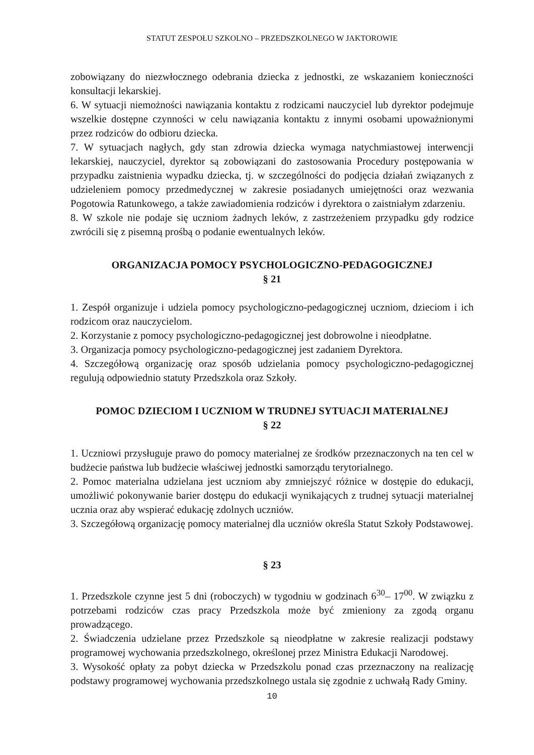STATUT ZESPOŁU SZKOLNO – PRZEDSZKOLNEGO W JAKTOROWIE
zobowiązany do niezwłocznego odebrania dziecka z jednostki, ze wskazaniem konieczności konsultacji lekarskiej.
6. W sytuacji niemożności nawiązania kontaktu z rodzicami nauczyciel lub dyrektor podejmuje wszelkie dostępne czynności w celu nawiązania kontaktu z innymi osobami upoważnionymi przez rodziców do odbioru dziecka.
7. W sytuacjach nagłych, gdy stan zdrowia dziecka wymaga natychmiastowej interwencji lekarskiej, nauczyciel, dyrektor są zobowiązani do zastosowania Procedury postępowania w przypadku zaistnienia wypadku dziecka, tj. w szczególności do podjęcia działań związanych z udzieleniem pomocy przedmedycznej w zakresie posiadanych umiejętności oraz wezwania Pogotowia Ratunkowego, a także zawiadomienia rodziców i dyrektora o zaistniałym zdarzeniu.
8. W szkole nie podaje się uczniom żadnych leków, z zastrzeżeniem przypadku gdy rodzice zwrócili się z pisemną prośbą o podanie ewentualnych leków.
ORGANIZACJA POMOCY PSYCHOLOGICZNO-PEDAGOGICZNEJ
§ 21
1. Zespół organizuje i udziela pomocy psychologiczno-pedagogicznej uczniom, dzieciom i ich rodzicom oraz nauczycielom.
2. Korzystanie z pomocy psychologiczno-pedagogicznej jest dobrowolne i nieodpłatne.
3. Organizacja pomocy psychologiczno-pedagogicznej jest zadaniem Dyrektora.
4. Szczegółową organizację oraz sposób udzielania pomocy psychologiczno-pedagogicznej regulują odpowiednio statuty Przedszkola oraz Szkoły.
POMOC DZIECIOM I UCZNIOM W TRUDNEJ SYTUACJI MATERIALNEJ
§ 22
1. Uczniowi przysługuje prawo do pomocy materialnej ze środków przeznaczonych na ten cel w budżecie państwa lub budżecie właściwej jednostki samorządu terytorialnego.
2. Pomoc materialna udzielana jest uczniom aby zmniejszyć różnice w dostępie do edukacji, umożliwić pokonywanie barier dostępu do edukacji wynikających z trudnej sytuacji materialnej ucznia oraz aby wspierać edukację zdolnych uczniów.
3. Szczegółową organizację pomocy materialnej dla uczniów określa Statut Szkoły Podstawowej.
§ 23
1. Przedszkole czynne jest 5 dni (roboczych) w tygodniu w godzinach 6<sup>30</sup>– 17<sup>00</sup>. W związku z potrzebami rodziców czas pracy Przedszkola może być zmieniony za zgodą organu prowadzącego.
2. Świadczenia udzielane przez Przedszkole są nieodpłatne w zakresie realizacji podstawy programowej wychowania przedszkolnego, określonej przez Ministra Edukacji Narodowej.
3. Wysokość opłaty za pobyt dziecka w Przedszkolu ponad czas przeznaczony na realizację podstawy programowej wychowania przedszkolnego ustala się zgodnie z uchwałą Rady Gminy.
10